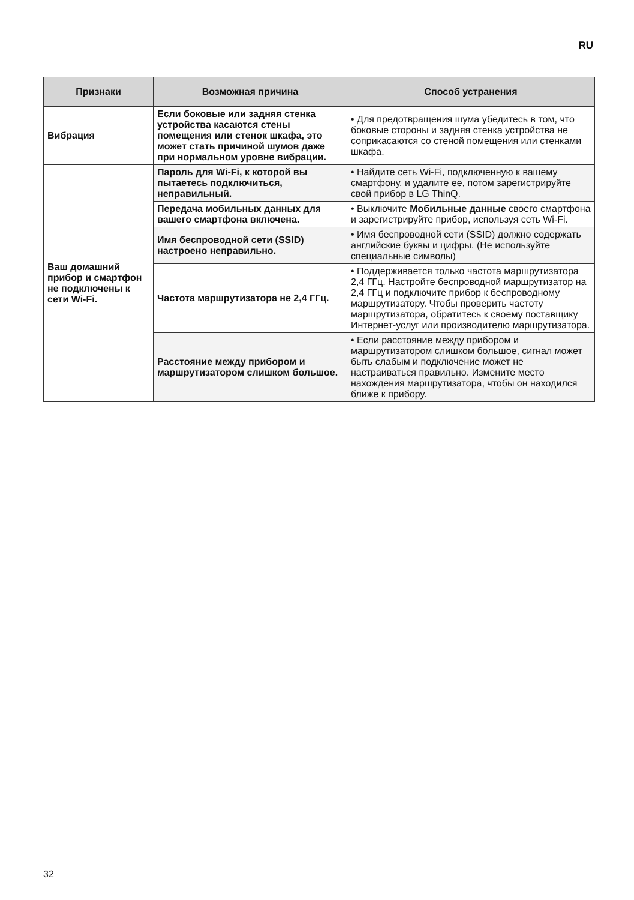RU
| Признаки | Возможная причина | Способ устранения |
| --- | --- | --- |
| Вибрация | Если боковые или задняя стенка устройства касаются стены помещения или стенок шкафа, это может стать причиной шумов даже при нормальном уровне вибрации. | • Для предотвращения шума убедитесь в том, что боковые стороны и задняя стенка устройства не соприкасаются со стеной помещения или стенками шкафа. |
| Ваш домашний прибор и смартфон не подключены к сети Wi-Fi. | Пароль для Wi-Fi, к которой вы пытаетесь подключиться, неправильный. | • Найдите сеть Wi-Fi, подключенную к вашему смартфону, и удалите ее, потом зарегистрируйте свой прибор в LG ThinQ. |
| | Передача мобильных данных для вашего смартфона включена. | • Выключите Мобильные данные своего смартфона и зарегистрируйте прибор, используя сеть Wi-Fi. |
| | Имя беспроводной сети (SSID) настроено неправильно. | • Имя беспроводной сети (SSID) должно содержать английские буквы и цифры. (Не используйте специальные символы) |
| | Частота маршрутизатора не 2,4 ГГц. | • Поддерживается только частота маршрутизатора 2,4 ГГц. Настройте беспроводной маршрутизатор на 2,4 ГГц и подключите прибор к беспроводному маршрутизатору. Чтобы проверить частоту маршрутизатора, обратитесь к своему поставщику Интернет-услуг или производителю маршрутизатора. |
| | Расстояние между прибором и маршрутизатором слишком большое. | • Если расстояние между прибором и маршрутизатором слишком большое, сигнал может быть слабым и подключение может не настраиваться правильно. Измените место нахождения маршрутизатора, чтобы он находился ближе к прибору. |
32